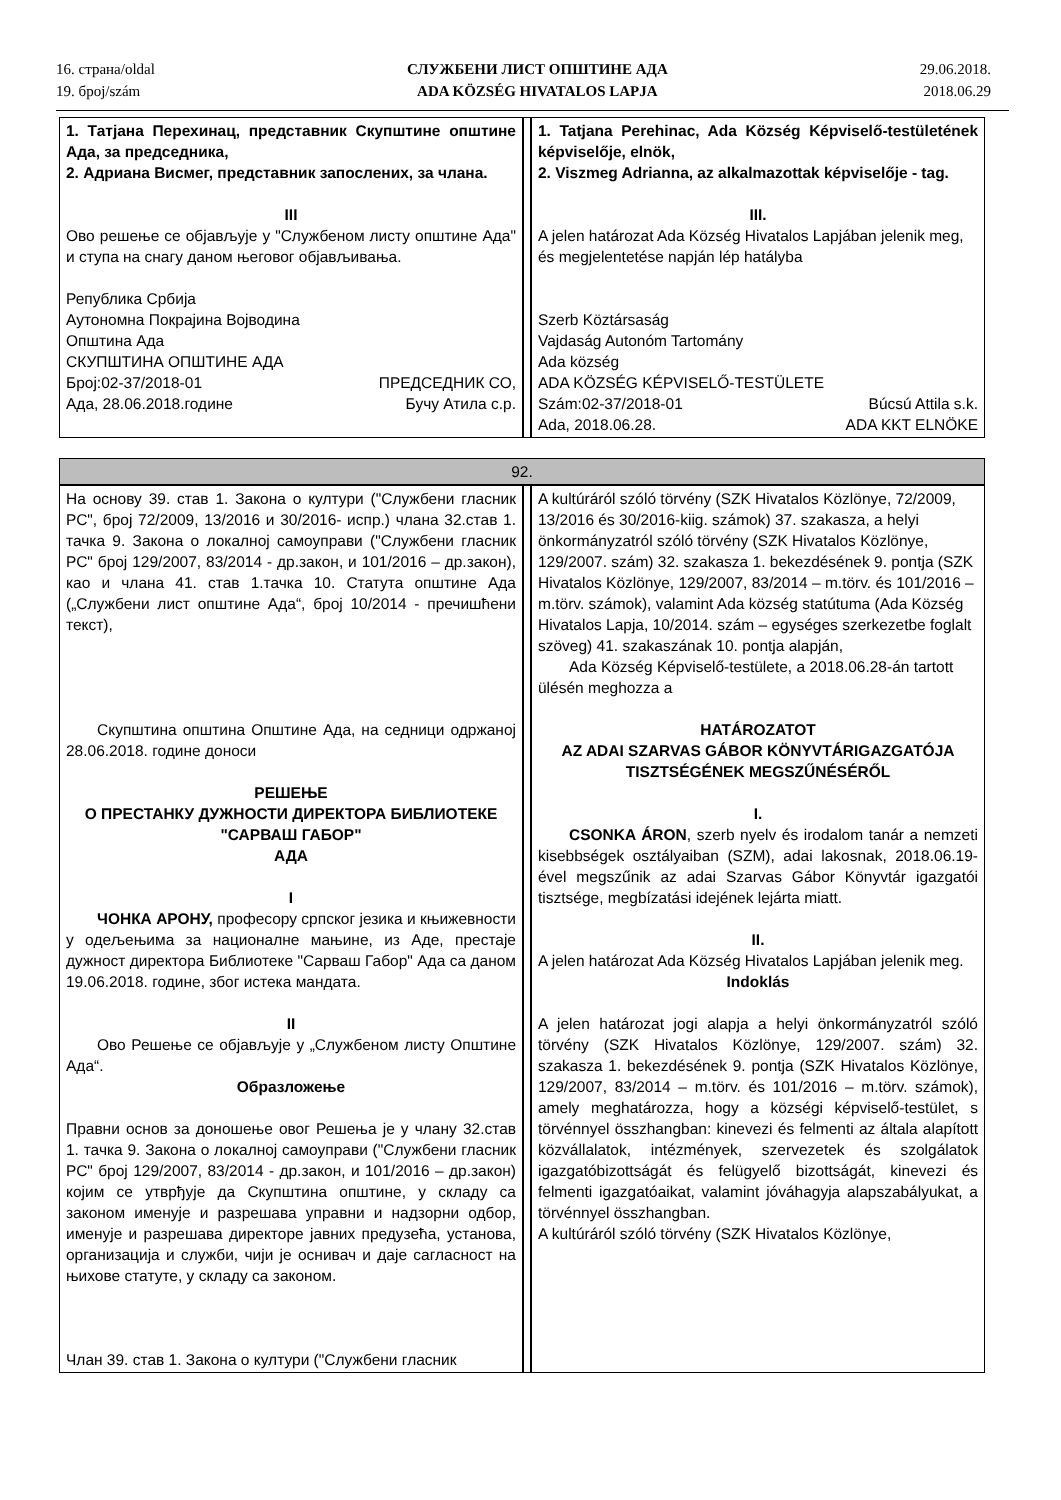16. страна/oldal
19. број/szám
СЛУЖБЕНИ ЛИСТ ОПШТИНЕ АДА
ADA KÖZSÉG HIVATALOS LAPJA
29.06.2018.
2018.06.29
| 1. Татјана Перехинац, представник Скупштине општине Ада, за председника, 2. Адриана Висмег, представник запослених, за члана. III Ово решење се објављује у "Службеном листу општине Ада" и ступа на снагу даном његовог објављивања. Република Србија Аутономна Покрајина Војводина Општина Ада СКУПШТИНА ОПШТИНЕ АДА Број:02-37/2018-01 ПРЕДСЕДНИК СО, Ада, 28.06.2018.године Бучу Атила с.р. | | 1. Tatjana Perehinac, Ada Község Képviselő-testületének képviselője, elnök, 2. Viszmeg Adrianna, az alkalmazottak képviselője - tag. III. A jelen határozat Ada Község Hivatalos Lapjában jelenik meg, és megjelentetése napján lép hatályba Szerb Köztársaság Vajdaság Autonóm Tartomány Ada község ADA KÖZSÉG KÉPVISELŐ-TESTÜLETE Szám:02-37/2018-01 Búcsú Attila s.k. Ada, 2018.06.28. ADA KKT ELNÖKE |
| 92. | | |
| На основу 39. став 1. Закона о култури ("Службени гласник РС", број 72/2009, 13/2016 и 30/2016- испр.) члана 32.став 1. тачка 9. Закона о локалној самоуправи ("Службени гласник РС" број 129/2007, 83/2014 - др.закон, и 101/2016 – др.закон), као и члана 41. став 1.тачка 10. Статута општине Ада („Службени лист општине Ада“, број 10/2014 - пречишћени текст), Скупштина општина Општине Ада, на седници одржаној 28.06.2018. године доноси РЕШЕЊЕ О ПРЕСТАНКУ ДУЖНОСТИ ДИРЕКТОРА БИБЛИОТЕКЕ "САРВАШ ГАБОР" АДА I ЧОНКА АРОНУ, професору српског језика и књижевности у одељењима за националне мањине, из Аде, престаје дужност директора Библиотеке "Сарваш Габор" Ада са даном 19.06.2018. године, због истека мандата. II Ово Решење се објављује у „Службеном листу Општине Ада“. Образложење Правни основ за доношење овог Решења је у члану 32.став 1. тачка 9. Закона о локалној самоуправи ("Службени гласник РС" број 129/2007, 83/2014 - др.закон, и 101/2016 – др.закон) којим се утврђује да Скупштина општине, у складу са законом именује и разрешава управни и надзорни одбор, именује и разрешава директоре јавних предузећа, установа, организација и служби, чији је оснивач и даје сагласност на њихове статуте, у складу са законом. Члан 39. став 1. Закона о култури ("Службени гласник | | A kultúráról szóló törvény (SZK Hivatalos Közlönye, 72/2009, 13/2016 és 30/2016-kiig. számok) 37. szakasza, a helyi önkormányzatról szóló törvény (SZK Hivatalos Közlönye, 129/2007. szám) 32. szakasza 1. bekezdésének 9. pontja (SZK Hivatalos Közlönye, 129/2007, 83/2014 – m.törv. és 101/2016 – m.törv. számok), valamint Ada község statútuma (Ada Község Hivatalos Lapja, 10/2014. szám – egységes szerkezetbe foglalt szöveg) 41. szakaszának 10. pontja alapján, Ada Község Képviselő-testülete, a 2018.06.28-án tartott ülésén meghozza a HATÁROZATOT AZ ADAI SZARVAS GÁBOR KÖNYVTÁRIGAZGATÓJA TISZTSÉGÉNEK MEGSZŰNÉSÉRŐL I. CSONKA ÁRON , szerb nyelv és irodalom tanár a nemzeti kisebbségek osztályaiban (SZM), adai lakosnak, 2018.06.19-ével megszűnik az adai Szarvas Gábor Könyvtár igazgatói tisztsége, megbízatási idejének lejárta miatt. II. A jelen határozat Ada Község Hivatalos Lapjában jelenik meg. Indoklás A jelen határozat jogi alapja a helyi önkormányzatról szóló törvény (SZK Hivatalos Közlönye, 129/2007. szám) 32. szakasza 1. bekezdésének 9. pontja (SZK Hivatalos Közlönye, 129/2007, 83/2014 – m.törv. és 101/2016 – m.törv. számok), amely meghatározza, hogy a községi képviselő-testület, s törvénnyel összhangban: kinevezi és felmenti az általa alapított közvállalatok, intézmények, szervezetek és szolgálatok igazgatóbizottságát és felügyelő bizottságát, kinevezi és felmenti igazgatóaikat, valamint jóváhagyja alapszabályukat, a törvénnyel összhangban. A kultúráról szóló törvény (SZK Hivatalos Közlönye, |